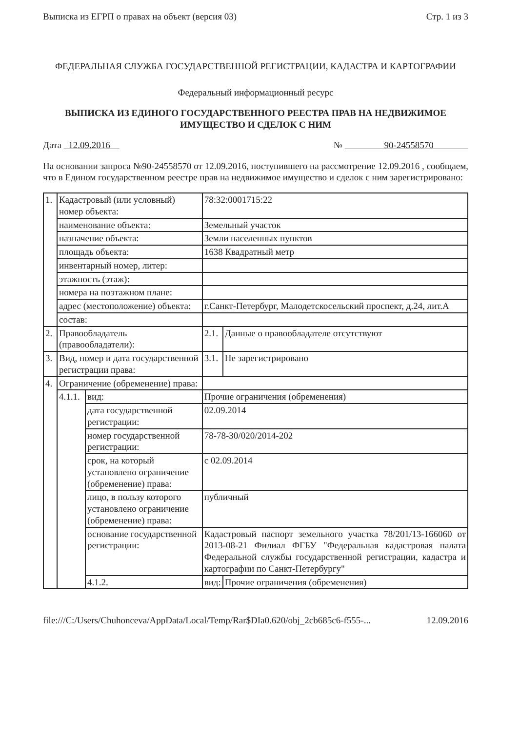Выписка из ЕГРП о правах на объект (версия 03) Стр. 1 из 3
ФЕДЕРАЛЬНАЯ СЛУЖБА ГОСУДАРСТВЕННОЙ РЕГИСТРАЦИИ, КАДАСТРА И КАРТОГРАФИИ
Федеральный информационный ресурс
ВЫПИСКА ИЗ ЕДИНОГО ГОСУДАРСТВЕННОГО РЕЕСТРА ПРАВ НА НЕДВИЖИМОЕ ИМУЩЕСТВО И СДЕЛОК С НИМ
Дата 12.09.2016 № 90-24558570
На основании запроса №90-24558570 от 12.09.2016, поступившего на рассмотрение 12.09.2016 , сообщаем, что в Едином государственном реестре прав на недвижимое имущество и сделок с ним зарегистрировано:
| 1. | Кадастровый (или условный) номер объекта: | | 78:32:0001715:22 | |
| | наименование объекта: | | Земельный участок | |
| | назначение объекта: | | Земли населенных пунктов | |
| | площадь объекта: | | 1638 Квадратный метр | |
| | инвентарный номер, литер: | | | |
| | этажность (этаж): | | | |
| | номера на поэтажном плане: | | | |
| | адрес (местоположение) объекта: | | г.Санкт-Петербург, Малодетскосельский проспект, д.24, лит.А | |
| | состав: | | | |
| 2. | Правообладатель (правообладатели): | | 2.1. | Данные о правообладателе отсутствуют |
| 3. | Вид, номер и дата государственной регистрации права: | | 3.1. | Не зарегистрировано |
| 4. | Ограничение (обременение) права: | | | |
| | 4.1.1. | вид: | Прочие ограничения (обременения) | |
| | | дата государственной регистрации: | 02.09.2014 | |
| | | номер государственной регистрации: | 78-78-30/020/2014-202 | |
| | | срок, на который установлено ограничение (обременение) права: | с 02.09.2014 | |
| | | лицо, в пользу которого установлено ограничение (обременение) права: | публичный | |
| | | основание государственной регистрации: | Кадастровый паспорт земельного участка 78/201/13-166060 от 2013-08-21 Филиал ФГБУ "Федеральная кадастровая палата Федеральной службы государственной регистрации, кадастра и картографии по Санкт-Петербургу" | |
| | | 4.1.2. | вид: | Прочие ограничения (обременения) |
file:///C:/Users/Chuhonceva/AppData/Local/Temp/Rar$DIa0.620/obj_2cb685c6-f555-... 12.09.2016